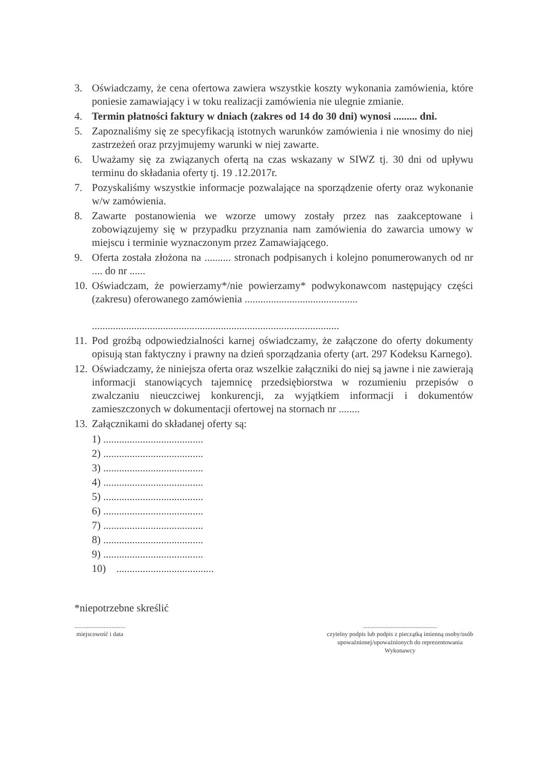3. Oświadczamy, że cena ofertowa zawiera wszystkie koszty wykonania zamówienia, które poniesie zamawiający i w toku realizacji zamówienia nie ulegnie zmianie.
4. Termin płatności faktury w dniach (zakres od 14 do 30 dni) wynosi ......... dni.
5. Zapoznaliśmy się ze specyfikacją istotnych warunków zamówienia i nie wnosimy do niej zastrzeżeń oraz przyjmujemy warunki w niej zawarte.
6. Uważamy się za związanych ofertą na czas wskazany w SIWZ tj. 30 dni od upływu terminu do składania oferty tj. 19 .12.2017r.
7. Pozyskaliśmy wszystkie informacje pozwalające na sporządzenie oferty oraz wykonanie w/w zamówienia.
8. Zawarte postanowienia we wzorze umowy zostały przez nas zaakceptowane i zobowiązujemy się w przypadku przyznania nam zamówienia do zawarcia umowy w miejscu i terminie wyznaczonym przez Zamawiającego.
9. Oferta została złożona na .......... stronach podpisanych i kolejno ponumerowanych od nr .... do nr ......
10. Oświadczam, że powierzamy*/nie powierzamy* podwykonawcom następujący części (zakresu) oferowanego zamówienia ...........................................
..............................................................................................
11. Pod groźbą odpowiedzialności karnej oświadczamy, że załączone do oferty dokumenty opisują stan faktyczny i prawny na dzień sporządzania oferty (art. 297 Kodeksu Karnego).
12. Oświadczamy, że niniejsza oferta oraz wszelkie załączniki do niej są jawne i nie zawierają informacji stanowiących tajemnicę przedsiębiorstwa w rozumieniu przepisów o zwalczaniu nieuczciwej konkurencji, za wyjątkiem informacji i dokumentów zamieszczonych w dokumentacji ofertowej na stornach nr ........
13. Załącznikami do składanej oferty są:
1) ......................................
2) ......................................
3) ......................................
4) ......................................
5) ......................................
6) ......................................
7) ......................................
8) ......................................
9) ......................................
10) .....................................
*niepotrzebne skreślić
.................................
miejscowość i data
................................................
czytelny podpis lub podpis z pieczątką imienną osoby/osób
upoważnionej/upoważnionych do reprezentowania
Wykonawcy